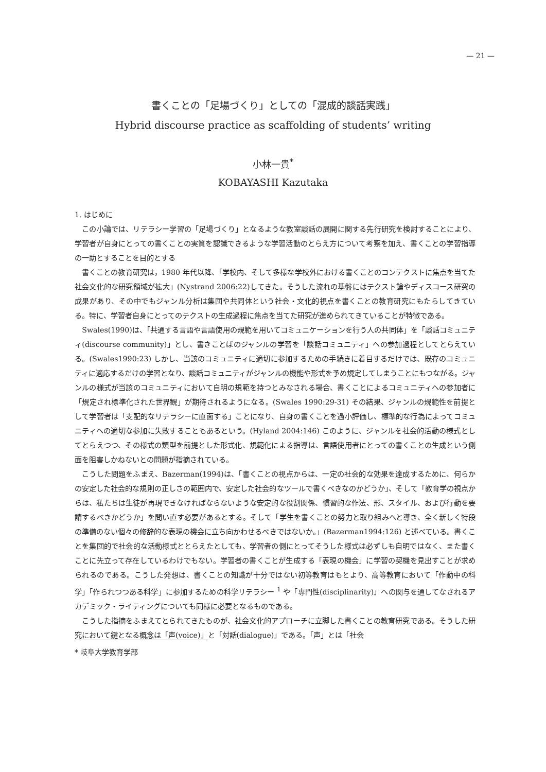— 21 —
書くことの「足場づくり」としての「混成的談話実践」
Hybrid discourse practice as scaffolding of students’ writing
小林一貴<sup>*</sup>
KOBAYASHI Kazutaka
1. はじめに
この小論では、リテラシー学習の「足場づくり」となるような教室談話の展開に関する先行研究を検討することにより、学習者が自身にとっての書くことの実質を認識できるような学習活動のとらえ方について考察を加え、書くことの学習指導の一助とすることを目的とする
書くことの教育研究は，1980 年代以降、「学校内、そして多様な学校外における書くことのコンテクストに焦点を当てた社会文化的な研究領域が拡大」(Nystrand 2006:22)してきた。そうした流れの基盤にはテクスト論やディスコース研究の成果があり、その中でもジャンル分析は集団や共同体という社会・文化的視点を書くことの教育研究にもたらしてきている。特に、学習者自身にとってのテクストの生成過程に焦点を当てた研究が進められてきていることが特徴である。
Swales(1990)は、「共通する言語や言語使用の規範を用いてコミュニケーションを行う人の共同体」を「談話コミュニティ(discourse community)」とし、書きことばのジャンルの学習を「談話コミュニティ」への参加過程としてとらえている。(Swales1990:23) しかし、当該のコミュニティに適切に参加するための手続きに着目するだけでは、既存のコミュニティに適応するだけの学習となり、談話コミュニティがジャンルの機能や形式を予め規定してしまうことにもつながる。ジャンルの様式が当該のコミュニティにおいて自明の規範を持つとみなされる場合、書くことによるコミュニティへの参加者に「規定され標準化された世界観」が期待されるようになる。(Swales 1990:29-31) その結果、ジャンルの規範性を前提として学習者は「支配的なリテラシーに直面する」ことになり、自身の書くことを過小評価し、標準的な行為によってコミュニティへの適切な参加に失敗することもあるという。(Hyland 2004:146) このように、ジャンルを社会的活動の様式としてとらえつつ、その様式の類型を前提とした形式化、規範化による指導は、言語使用者にとっての書くことの生成という側面を阻害しかねないとの問題が指摘されている。
こうした問題をふまえ、Bazerman(1994)は、「書くことの視点からは、一定の社会的な効果を達成するために、何らかの安定した社会的な規則の正しさの範囲内で、安定した社会的なツールで書くべきなのかどうか」、そして「教育学の視点からは、私たちは生徒が再現できなければならないような安定的な役割関係、慣習的な作法、形、スタイル、および行動を要請するべきかどうか」を問い直す必要があるとする。そして「学生を書くことの努力と取り組みへと導き、全く新しく特段の準備のない個々の修辞的な表現の機会に立ち向かわせるべきではないか。」(Bazerman1994:126) と述べている。書くことを集団的で社会的な活動様式ととらえたとしても、学習者の側にとってそうした様式は必ずしも自明ではなく、また書くことに先立って存在しているわけでもない。学習者の書くことが生成する「表現の機会」に学習の契機を見出すことが求められるのである。こうした発想は、書くことの知識が十分ではない初等教育はもとより、高等教育において「作動中の科学」「作られつつある科学」に参加するための科学リテラシー <sup>1</sup> や「専門性(disciplinarity)」への関与を通してなされるアカデミック・ライティングについても同様に必要となるものである。
こうした指摘をふまえてとられてきたものが、社会文化的アプローチに立脚した書くことの教育研究である。そうした研究において鍵となる概念は「声(voice)」と「対話(dialogue)」である。「声」とは「社会
* 岐阜大学教育学部